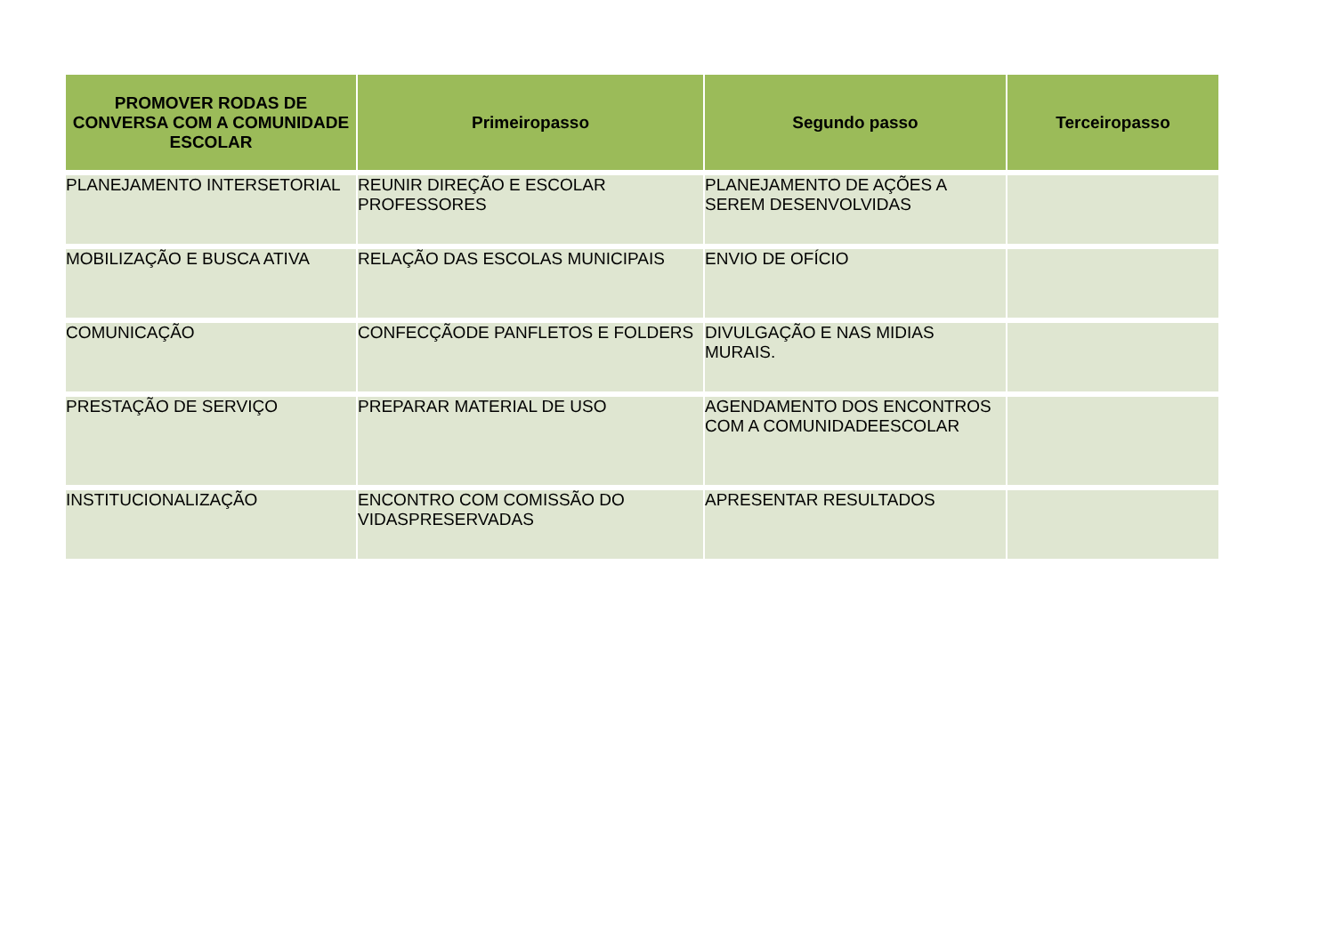| PROMOVER RODAS DE CONVERSA COM A COMUNIDADE ESCOLAR | Primeiropasso | Segundo passo | Terceiropasso |
| --- | --- | --- | --- |
| PLANEJAMENTO INTERSETORIAL | REUNIR DIREÇÃO E ESCOLAR PROFESSORES | PLANEJAMENTO DE AÇÕES A SEREM DESENVOLVIDAS | |
| MOBILIZAÇÃO E BUSCA ATIVA | RELAÇÃO DAS ESCOLAS MUNICIPAIS | ENVIO DE OFÍCIO | |
| COMUNICAÇÃO | CONFECÇÃODE PANFLETOS E FOLDERS | DIVULGAÇÃO E NAS MIDIAS MURAIS. | |
| PRESTAÇÃO DE SERVIÇO | PREPARAR MATERIAL DE USO | AGENDAMENTO DOS ENCONTROS COM A COMUNIDADEESCOLAR | |
| INSTITUCIONALIZAÇÃO | ENCONTRO COM COMISSÃO DO VIDASPRESERVADAS | APRESENTAR RESULTADOS | |